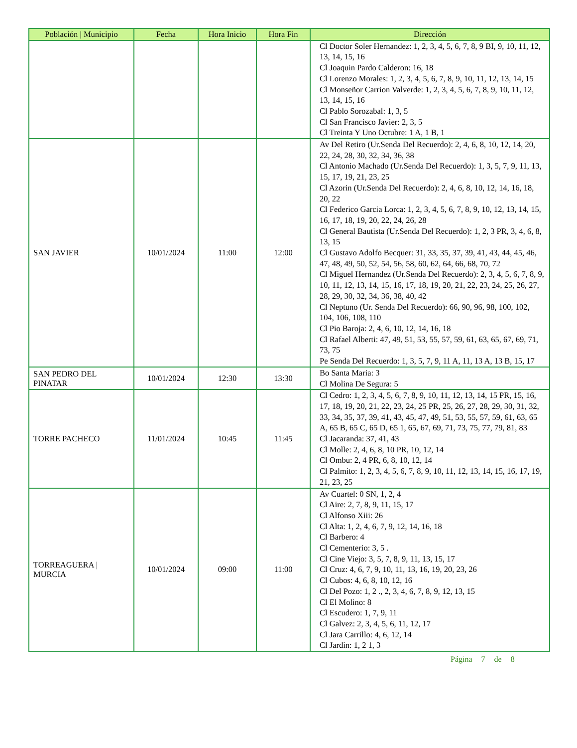| Población / Municipio | Fecha | Hora Inicio | Hora Fin | Dirección |
| --- | --- | --- | --- | --- |
| | | | | Cl Doctor Soler Hernandez: 1, 2, 3, 4, 5, 6, 7, 8, 9 BI, 9, 10, 11, 12, 13, 14, 15, 16 Cl Joaquin Pardo Calderon: 16, 18 Cl Lorenzo Morales: 1, 2, 3, 4, 5, 6, 7, 8, 9, 10, 11, 12, 13, 14, 15 Cl Monseñor Carrion Valverde: 1, 2, 3, 4, 5, 6, 7, 8, 9, 10, 11, 12, 13, 14, 15, 16 Cl Pablo Sorozabal: 1, 3, 5 Cl San Francisco Javier: 2, 3, 5 Cl Treinta Y Uno Octubre: 1 A, 1 B, 1 |
| SAN JAVIER | 10/01/2024 | 11:00 | 12:00 | Av Del Retiro (Ur.Senda Del Recuerdo): 2, 4, 6, 8, 10, 12, 14, 20, 22, 24, 28, 30, 32, 34, 36, 38 Cl Antonio Machado (Ur.Senda Del Recuerdo): 1, 3, 5, 7, 9, 11, 13, 15, 17, 19, 21, 23, 25 Cl Azorin (Ur.Senda Del Recuerdo): 2, 4, 6, 8, 10, 12, 14, 16, 18, 20, 22 Cl Federico Garcia Lorca: 1, 2, 3, 4, 5, 6, 7, 8, 9, 10, 12, 13, 14, 15, 16, 17, 18, 19, 20, 22, 24, 26, 28 Cl General Bautista (Ur.Senda Del Recuerdo): 1, 2, 3 PR, 3, 4, 6, 8, 13, 15 Cl Gustavo Adolfo Becquer: 31, 33, 35, 37, 39, 41, 43, 44, 45, 46, 47, 48, 49, 50, 52, 54, 56, 58, 60, 62, 64, 66, 68, 70, 72 Cl Miguel Hernandez (Ur.Senda Del Recuerdo): 2, 3, 4, 5, 6, 7, 8, 9, 10, 11, 12, 13, 14, 15, 16, 17, 18, 19, 20, 21, 22, 23, 24, 25, 26, 27, 28, 29, 30, 32, 34, 36, 38, 40, 42 Cl Neptuno (Ur. Senda Del Recuerdo): 66, 90, 96, 98, 100, 102, 104, 106, 108, 110 Cl Pio Baroja: 2, 4, 6, 10, 12, 14, 16, 18 Cl Rafael Alberti: 47, 49, 51, 53, 55, 57, 59, 61, 63, 65, 67, 69, 71, 73, 75 Pe Senda Del Recuerdo: 1, 3, 5, 7, 9, 11 A, 11, 13 A, 13 B, 15, 17 |
| SAN PEDRO DEL PINATAR | 10/01/2024 | 12:30 | 13:30 | Bo Santa Maria: 3 Cl Molina De Segura: 5 |
| TORRE PACHECO | 11/01/2024 | 10:45 | 11:45 | Cl Cedro: 1, 2, 3, 4, 5, 6, 7, 8, 9, 10, 11, 12, 13, 14, 15 PR, 15, 16, 17, 18, 19, 20, 21, 22, 23, 24, 25 PR, 25, 26, 27, 28, 29, 30, 31, 32, 33, 34, 35, 37, 39, 41, 43, 45, 47, 49, 51, 53, 55, 57, 59, 61, 63, 65 A, 65 B, 65 C, 65 D, 65 1, 65, 67, 69, 71, 73, 75, 77, 79, 81, 83 Cl Jacaranda: 37, 41, 43 Cl Molle: 2, 4, 6, 8, 10 PR, 10, 12, 14 Cl Ombu: 2, 4 PR, 6, 8, 10, 12, 14 Cl Palmito: 1, 2, 3, 4, 5, 6, 7, 8, 9, 10, 11, 12, 13, 14, 15, 16, 17, 19, 21, 23, 25 |
| TORREAGUERA / MURCIA | 10/01/2024 | 09:00 | 11:00 | Av Cuartel: 0 SN, 1, 2, 4 Cl Aire: 2, 7, 8, 9, 11, 15, 17 Cl Alfonso Xiii: 26 Cl Alta: 1, 2, 4, 6, 7, 9, 12, 14, 16, 18 Cl Barbero: 4 Cl Cementerio: 3, 5 . Cl Cine Viejo: 3, 5, 7, 8, 9, 11, 13, 15, 17 Cl Cruz: 4, 6, 7, 9, 10, 11, 13, 16, 19, 20, 23, 26 Cl Cubos: 4, 6, 8, 10, 12, 16 Cl Del Pozo: 1, 2 ., 2, 3, 4, 6, 7, 8, 9, 12, 13, 15 Cl El Molino: 8 Cl Escudero: 1, 7, 9, 11 Cl Galvez: 2, 3, 4, 5, 6, 11, 12, 17 Cl Jara Carrillo: 4, 6, 12, 14 Cl Jardin: 1, 2 1, 3 |
Página 7 de 8